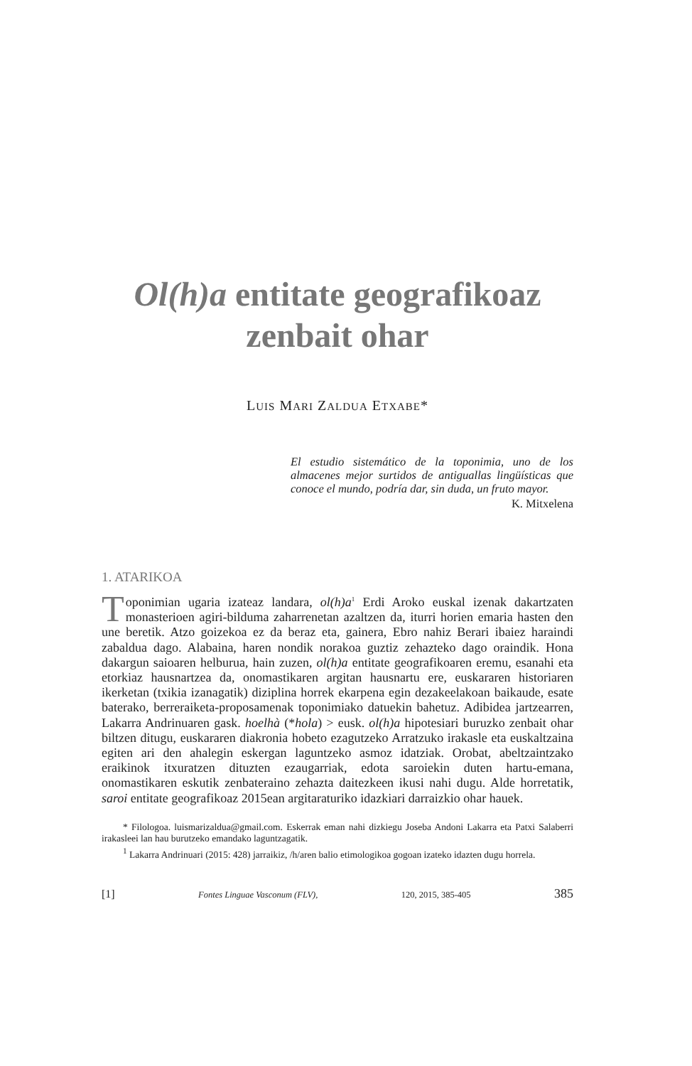Ol(h)a entitate geografikoaz
zenbait ohar
LUIS MARI ZALDUA ETXABE*
El estudio sistemático de la toponimia, uno de los almacenes mejor surtidos de antiguallas lingüísticas que conoce el mundo, podría dar, sin duda, un fruto mayor.
K. Mitxelena
1. ATARIKOA
Toponimian ugaria izateaz landara, ol(h)a<sup>1</sup> Erdi Aroko euskal izenak dakartzaten monasterioen agiri-bilduma zaharrenetan azaltzen da, iturri horien emaria hasten den une beretik. Atzo goizekoa ez da beraz eta, gainera, Ebro nahiz Berari ibaiez haraindi zabaldua dago. Alabaina, haren nondik norakoa guztiz zehazteko dago oraindik. Hona dakargun saioaren helburua, hain zuzen, ol(h)a entitate geografikoaren eremu, esanahi eta etorkiaz hausnartzea da, onomastikaren argitan hausnartu ere, euskararen historiaren ikerketan (txikia izanagatik) diziplina horrek ekarpena egin dezakeelakoan baikaude, esate baterako, berreraiketa-proposamenak toponimiako datuekin bahetuz. Adibidea jartzearren, Lakarra Andrinuaren gask. hoelhà (*hola) > eusk. ol(h)a hipotesiari buruzko zenbait ohar biltzen ditugu, euskararen diakronia hobeto ezagutzeko Arratzuko irakasle eta euskaltzaina egiten ari den ahalegin eskergan laguntzeko asmoz idatziak. Orobat, abeltzaintzako eraikinok itxuratzen dituzten ezaugarriak, edota saroiekin duten hartu-emana, onomastikaren eskutik zenbateraino zehazta daitezkeen ikusi nahi dugu. Alde horretatik, saroi entitate geografikoaz 2015ean argitaraturiko idazkiari darraizkio ohar hauek.
* Filologoa. luismarizaldua@gmail.com. Eskerrak eman nahi dizkiegu Joseba Andoni Lakarra eta Patxi Salaberri irakasleei lan hau burutzeko emandako laguntzagatik.
<sup>1</sup> Lakarra Andrinuari (2015: 428) jarraikiz, /h/aren balio etimologikoa gogoan izateko idazten dugu horrela.
[1] Fontes Linguae Vasconum (FLV), 120, 2015, 385-405 385